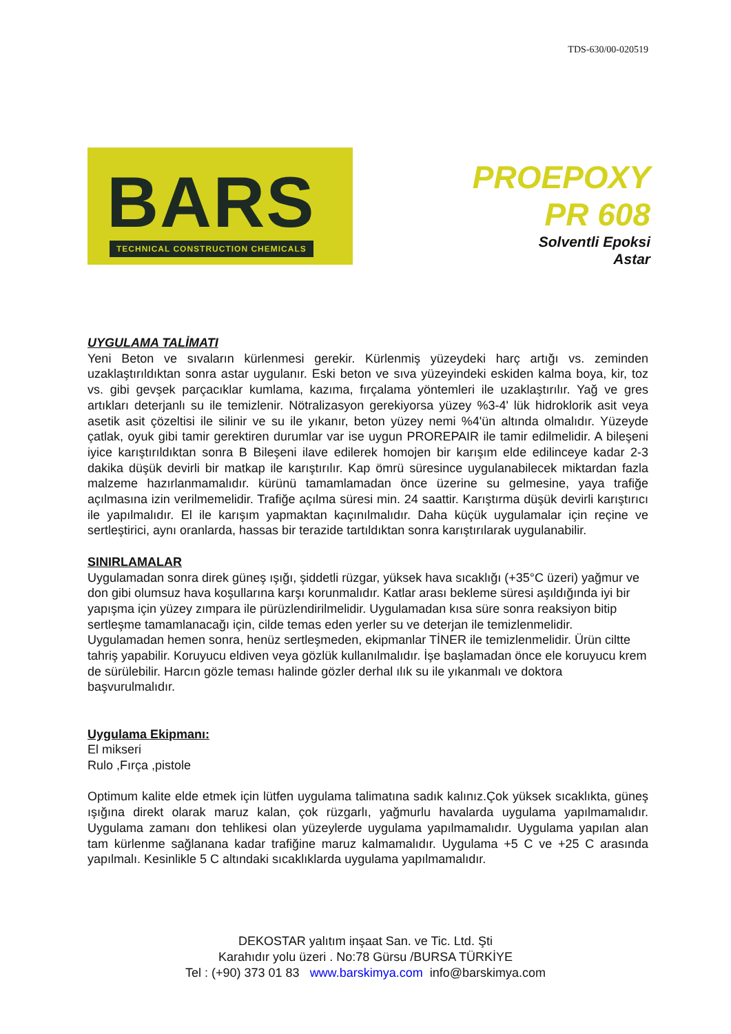TDS-630/00-020519
BARS
TECHNICAL CONSTRUCTION CHEMICALS
PROEPOXY
PR 608
Solventli Epoksi
Astar
UYGULAMA TALİMATI
Yeni Beton ve sıvaların kürlenmesi gerekir. Kürlenmiş yüzeydeki harç artığı vs. zeminden uzaklaştırıldıktan sonra astar uygulanır. Eski beton ve sıva yüzeyindeki eskiden kalma boya, kir, toz vs. gibi gevşek parçacıklar kumlama, kazıma, fırçalama yöntemleri ile uzaklaştırılır. Yağ ve gres artıkları deterjanlı su ile temizlenir. Nötralizasyon gerekiyorsa yüzey %3-4' lük hidroklorik asit veya asetik asit çözeltisi ile silinir ve su ile yıkanır, beton yüzey nemi %4'ün altında olmalıdır. Yüzeyde çatlak, oyuk gibi tamir gerektiren durumlar var ise uygun PROREPAIR ile tamir edilmelidir. A bileşeni iyice karıştırıldıktan sonra B Bileşeni ilave edilerek homojen bir karışım elde edilinceye kadar 2-3 dakika düşük devirli bir matkap ile karıştırılır. Kap ömrü süresince uygulanabilecek miktardan fazla malzeme hazırlanmamalıdır. kürünü tamamlamadan önce üzerine su gelmesine, yaya trafiğe açılmasına izin verilmemelidir. Trafiğe açılma süresi min. 24 saattir. Karıştırma düşük devirli karıştırıcı ile yapılmalıdır. El ile karışım yapmaktan kaçınılmalıdır. Daha küçük uygulamalar için reçine ve sertleştirici, aynı oranlarda, hassas bir terazide tartıldıktan sonra karıştırılarak uygulanabilir.
SINIRLAMALAR
Uygulamadan sonra direk güneş ışığı, şiddetli rüzgar, yüksek hava sıcaklığı (+35°C üzeri) yağmur ve don gibi olumsuz hava koşullarına karşı korunmalıdır. Katlar arası bekleme süresi aşıldığında iyi bir yapışma için yüzey zımpara ile pürüzlendirilmelidir. Uygulamadan kısa süre sonra reaksiyon bitip sertleşme tamamlanacağı için, cilde temas eden yerler su ve deterjan ile temizlenmelidir. Uygulamadan hemen sonra, henüz sertleşmeden, ekipmanlar TİNER ile temizlenmelidir. Ürün ciltte tahriş yapabilir. Koruyucu eldiven veya gözlük kullanılmalıdır. İşe başlamadan önce ele koruyucu krem de sürülebilir. Harcın gözle teması halinde gözler derhal ılık su ile yıkanmalı ve doktora başvurulmalıdır.
Uygulama Ekipmanı:
El mikseri
Rulo ,Fırça ,pistole
Optimum kalite elde etmek için lütfen uygulama talimatına sadık kalınız.Çok yüksek sıcaklıkta, güneş ışığına direkt olarak maruz kalan, çok rüzgarlı, yağmurlu havalarda uygulama yapılmamalıdır. Uygulama zamanı don tehlikesi olan yüzeylerde uygulama yapılmamalıdır. Uygulama yapılan alan tam kürlenme sağlanana kadar trafiğine maruz kalmamalıdır. Uygulama +5 C ve +25 C arasında yapılmalı. Kesinlikle 5 C altındaki sıcaklıklarda uygulama yapılmamalıdır.
DEKOSTAR yalıtım inşaat San. ve Tic. Ltd. Şti
Karahıdır yolu üzeri . No:78 Gürsu /BURSA TÜRKİYE
Tel : (+90) 373 01 83 www.barskimya.com info@barskimya.com